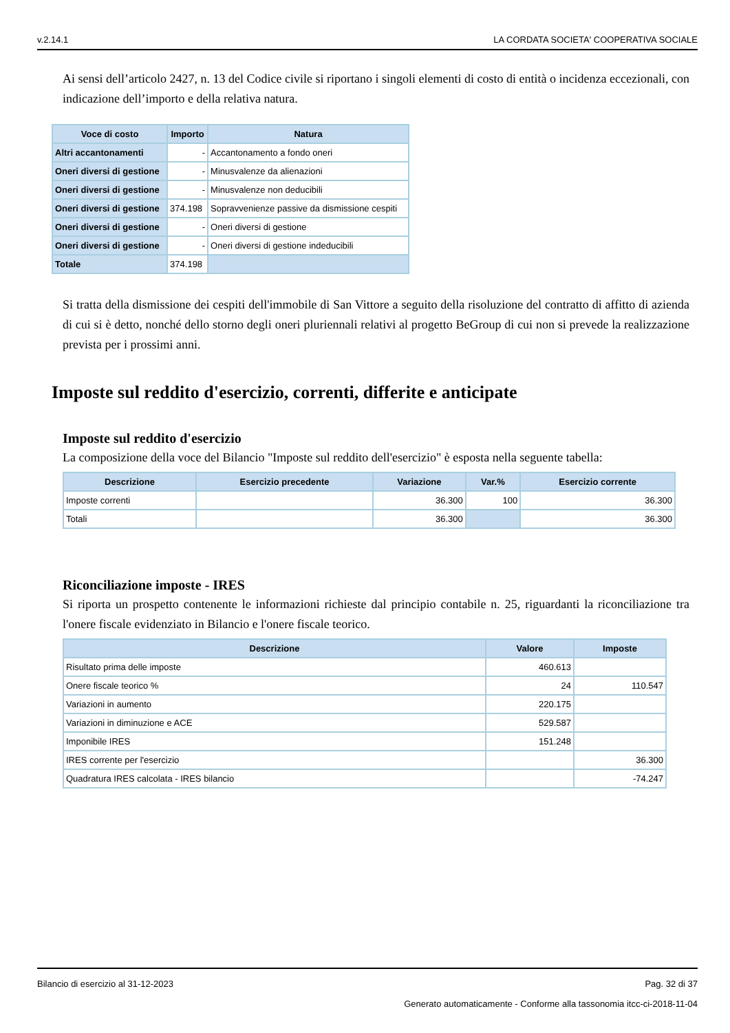v.2.14.1 LA CORDATA SOCIETA' COOPERATIVA SOCIALE
Ai sensi dell’articolo 2427, n. 13 del Codice civile si riportano i singoli elementi di costo di entità o incidenza eccezionali, con indicazione dell’importo e della relativa natura.
| Voce di costo | Importo | Natura |
| --- | --- | --- |
| Altri accantonamenti | - | Accantonamento a fondo oneri |
| Oneri diversi di gestione | - | Minusvalenze da alienazioni |
| Oneri diversi di gestione | - | Minusvalenze non deducibili |
| Oneri diversi di gestione | 374.198 | Sopravvenienze passive da dismissione cespiti |
| Oneri diversi di gestione | - | Oneri diversi di gestione |
| Oneri diversi di gestione | - | Oneri diversi di gestione indeducibili |
| Totale | 374.198 | |
Si tratta della dismissione dei cespiti dell'immobile di San Vittore a seguito della risoluzione del contratto di affitto di azienda di cui si è detto, nonché dello storno degli oneri pluriennali relativi al progetto BeGroup di cui non si prevede la realizzazione prevista per i prossimi anni.
Imposte sul reddito d'esercizio, correnti, differite e anticipate
Imposte sul reddito d'esercizio
La composizione della voce del Bilancio "Imposte sul reddito dell'esercizio" è esposta nella seguente tabella:
| Descrizione | Esercizio precedente | Variazione | Var.% | Esercizio corrente |
| --- | --- | --- | --- | --- |
| Imposte correnti | | 36.300 | 100 | 36.300 |
| Totali | | 36.300 | | 36.300 |
Riconciliazione imposte - IRES
Si riporta un prospetto contenente le informazioni richieste dal principio contabile n. 25, riguardanti la riconciliazione tra l'onere fiscale evidenziato in Bilancio e l'onere fiscale teorico.
| Descrizione | Valore | Imposte |
| --- | --- | --- |
| Risultato prima delle imposte | 460.613 | |
| Onere fiscale teorico % | 24 | 110.547 |
| Variazioni in aumento | 220.175 | |
| Variazioni in diminuzione e ACE | 529.587 | |
| Imponibile IRES | 151.248 | |
| IRES corrente per l'esercizio | | 36.300 |
| Quadratura IRES calcolata - IRES bilancio | | -74.247 |
Bilancio di esercizio al 31-12-2023 Pag. 32 di 37
Generato automaticamente - Conforme alla tassonomia itcc-ci-2018-11-04